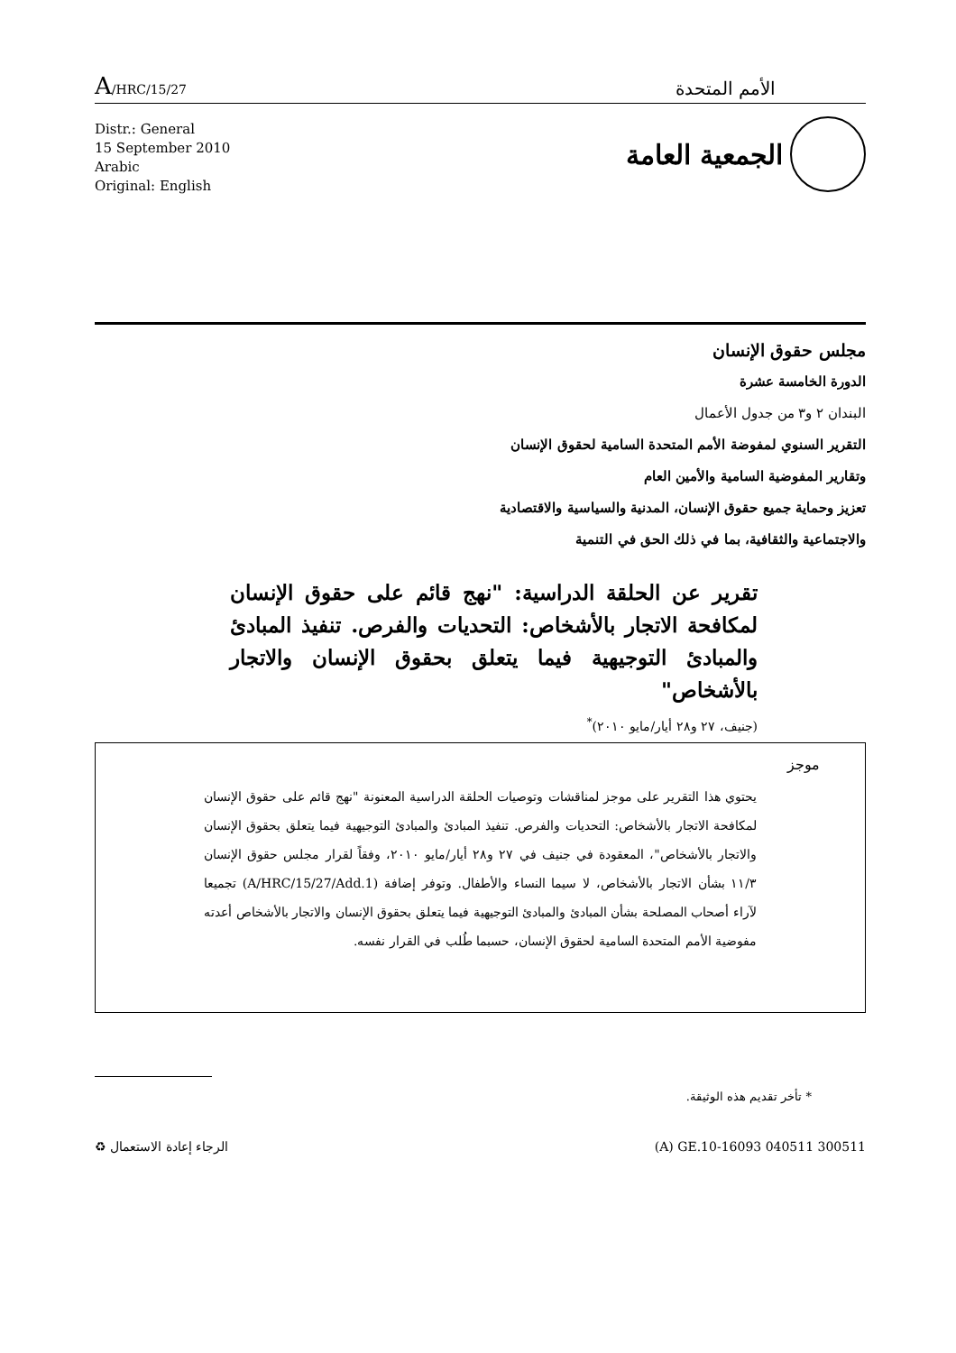A/HRC/15/27
الأمم المتحدة
Distr.: General
15 September 2010
Arabic
Original: English
الجمعية العامة
مجلس حقوق الإنسان
الدورة الخامسة عشرة
البندان ٢ و٣ من جدول الأعمال
التقرير السنوي لمفوضة الأمم المتحدة السامية لحقوق الإنسان
وتقارير المفوضية السامية والأمين العام
تعزيز وحماية جميع حقوق الإنسان، المدنية والسياسية والاقتصادية
والاجتماعية والثقافية، بما في ذلك الحق في التنمية
تقرير عن الحلقة الدراسية: "نهج قائم على حقوق الإنسان لمكافحة الاتجار بالأشخاص: التحديات والفرص. تنفيذ المبادئ والمبادئ التوجيهية فيما يتعلق بحقوق الإنسان والاتجار بالأشخاص"
(جنيف، ٢٧ و٢٨ أيار/مايو ٢٠١٠)<sup>*</sup>
موجز
يحتوي هذا التقرير على موجز لمناقشات وتوصيات الحلقة الدراسية المعنونة "نهج قائم على حقوق الإنسان لمكافحة الاتجار بالأشخاص: التحديات والفرص. تنفيذ المبادئ والمبادئ التوجيهية فيما يتعلق بحقوق الإنسان والاتجار بالأشخاص"، المعقودة في جنيف في ٢٧ و٢٨ أيار/مايو ٢٠١٠، وفقاً لقرار مجلس حقوق الإنسان ١١/٣ بشأن الاتجار بالأشخاص، لا سيما النساء والأطفال. وتوفر إضافة (A/HRC/15/27/Add.1) تجميعا لآراء أصحاب المصلحة بشأن المبادئ والمبادئ التوجيهية فيما يتعلق بحقوق الإنسان والاتجار بالأشخاص أعدته مفوضية الأمم المتحدة السامية لحقوق الإنسان، حسبما طُلب في القرار نفسه.
* تأخر تقديم هذه الوثيقة.
الرجاء إعادة الاستعمال ♻ (A) GE.10-16093 040511 300511